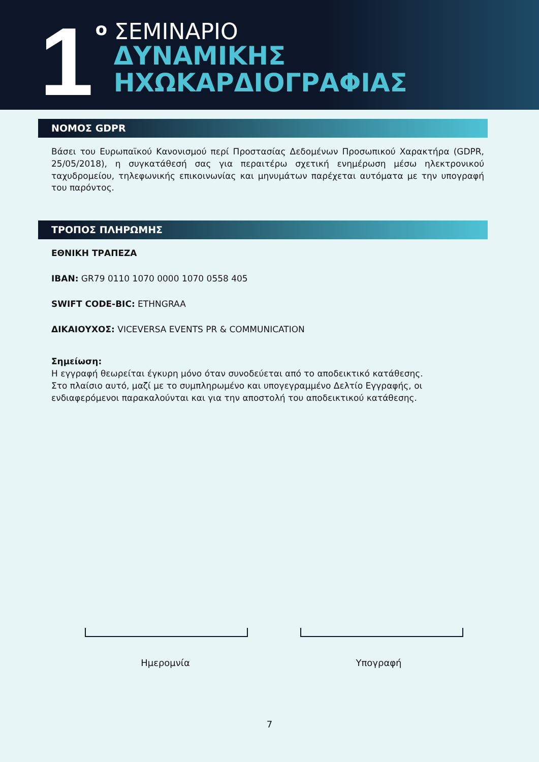1
<sup>ο</sup> ΣΕΜΙΝΑΡΙΟ
ΔΥΝΑΜΙΚΗΣ
ΗΧΩΚΑΡΔΙΟΓΡΑΦΙΑΣ
ΝΟΜΟΣ GDPR
Βάσει του Ευρωπαϊκού Κανονισμού περί Προστασίας Δεδομένων Προσωπικού Χαρακτήρα (GDPR, 25/05/2018), η συγκατάθεσή σας για περαιτέρω σχετική ενημέρωση μέσω ηλεκτρονικού ταχυδρομείου, τηλεφωνικής επικοινωνίας και μηνυμάτων παρέχεται αυτόματα με την υπογραφή του παρόντος.
ΤΡΟΠΟΣ ΠΛΗΡΩΜΗΣ
ΕΘΝΙΚΗ ΤΡΑΠΕΖΑ
IBAN: GR79 0110 1070 0000 1070 0558 405
SWIFT CODE-BIC: ETHNGRAA
ΔΙΚΑΙΟΥΧΟΣ: VICEVERSA EVENTS PR & COMMUNICATION
Σημείωση:
Η εγγραφή θεωρείται έγκυρη μόνο όταν συνοδεύεται από το αποδεικτικό κατάθεσης.
Στο πλαίσιο αυτό, μαζί με το συμπληρωμένο και υπογεγραμμένο Δελτίο Εγγραφής, οι ενδιαφερόμενοι παρακαλούνται και για την αποστολή του αποδεικτικού κατάθεσης.
Ημερομνία Υπογραφή
7